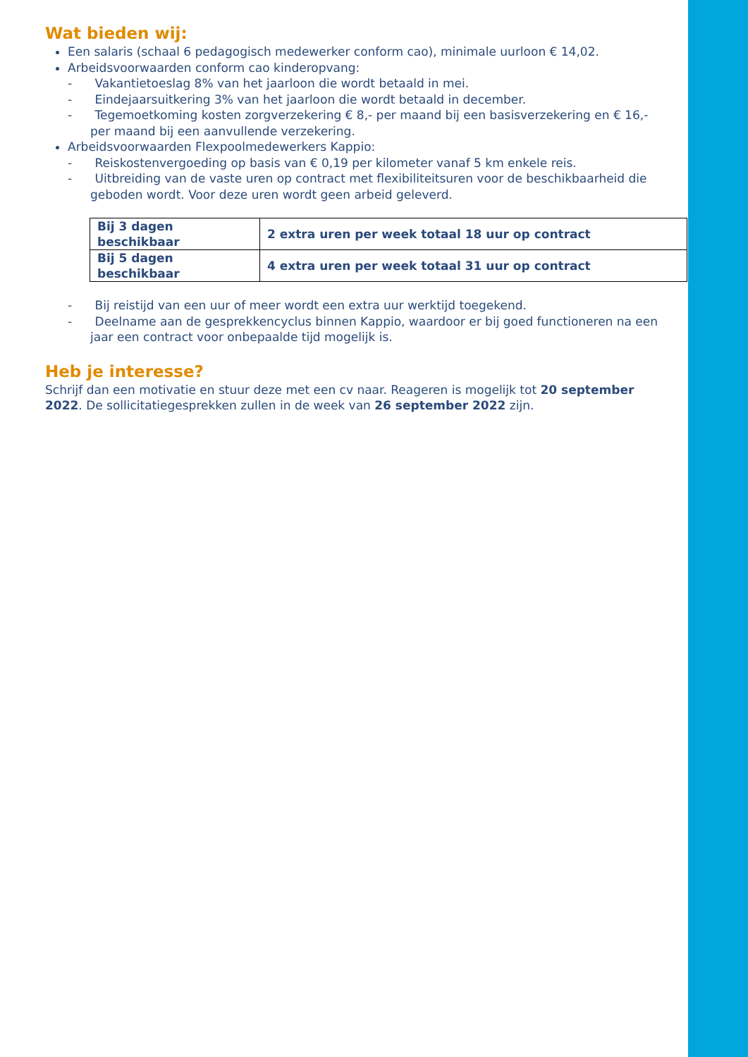Wat bieden wij:
Een salaris (schaal 6 pedagogisch medewerker conform cao), minimale uurloon € 14,02.
Arbeidsvoorwaarden conform cao kinderopvang:
- Vakantietoeslag 8% van het jaarloon die wordt betaald in mei.
- Eindejaarsuitkering 3% van het jaarloon die wordt betaald in december.
- Tegemoetkoming kosten zorgverzekering € 8,- per maand bij een basisverzekering en € 16,- per maand bij een aanvullende verzekering.
Arbeidsvoorwaarden Flexpoolmedewerkers Kappio:
- Reiskostenvergoeding op basis van € 0,19 per kilometer vanaf 5 km enkele reis.
- Uitbreiding van de vaste uren op contract met flexibiliteitsuren voor de beschikbaarheid die geboden wordt. Voor deze uren wordt geen arbeid geleverd.
| Bij 3 dagen beschikbaar | 2 extra uren per week totaal 18 uur op contract |
| Bij 5 dagen beschikbaar | 4 extra uren per week totaal 31 uur op contract |
- Bij reistijd van een uur of meer wordt een extra uur werktijd toegekend.
- Deelname aan de gesprekkencyclus binnen Kappio, waardoor er bij goed functioneren na een jaar een contract voor onbepaalde tijd mogelijk is.
Heb je interesse?
Schrijf dan een motivatie en stuur deze met een cv naar. Reageren is mogelijk tot 20 september 2022. De sollicitatiegesprekken zullen in de week van 26 september 2022 zijn.